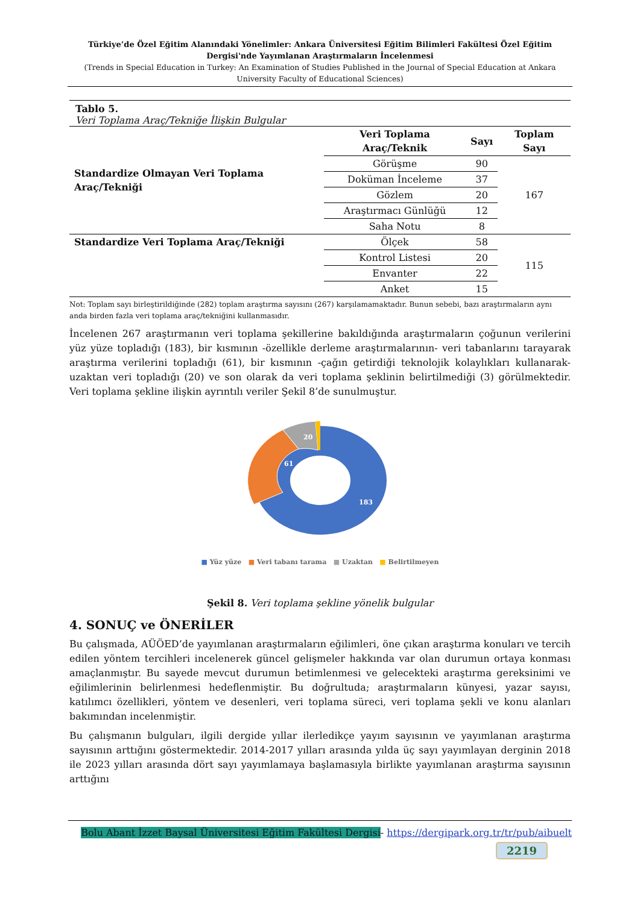Türkiye’de Özel Eğitim Alanındaki Yönelimler: Ankara Üniversitesi Eğitim Bilimleri Fakültesi Özel Eğitim Dergisi'nde Yayımlanan Araştırmaların İncelenmesi
(Trends in Special Education in Turkey: An Examination of Studies Published in the Journal of Special Education at Ankara University Faculty of Educational Sciences)
Tablo 5.
Veri Toplama Araç/Tekniğe İlişkin Bulgular
| Standardize Olmayan Veri Toplama Araç/Tekniği | Veri Toplama Araç/Teknik | Sayı | Toplam Sayı |
| --- | --- | --- | --- |
| | Görüşme | 90 | 167 |
| | Doküman İnceleme | 37 | |
| | Gözlem | 20 | |
| | Araştırmacı Günlüğü | 12 | |
| | Saha Notu | 8 | |
| Standardize Veri Toplama Araç/Tekniği | Ölçek | 58 | 115 |
| | Kontrol Listesi | 20 | |
| | Envanter | 22 | |
| | Anket | 15 | |
Not: Toplam sayı birleştirildiğinde (282) toplam araştırma sayısını (267) karşılamamaktadır. Bunun sebebi, bazı araştırmaların aynı anda birden fazla veri toplama araç/tekniğini kullanmasıdır.
İncelenen 267 araştırmanın veri toplama şekillerine bakıldığında araştırmaların çoğunun verilerini yüz yüze topladığı (183), bir kısmının -özellikle derleme araştırmalarının- veri tabanlarını tarayarak araştırma verilerini topladığı (61), bir kısmının -çağın getirdiği teknolojik kolaylıkları kullanarak- uzaktan veri topladığı (20) ve son olarak da veri toplama şeklinin belirtilmediği (3) görülmektedir. Veri toplama şekline ilişkin ayrıntılı veriler Şekil 8’de sunulmuştur.
61
20
183
■ Yüz yüze ■ Veri tabanı tarama ■ Uzaktan ■ Belirtilmeyen
Şekil 8. Veri toplama şekline yönelik bulgular
4. SONUÇ ve ÖNERİLER
Bu çalışmada, AÜÖED’de yayımlanan araştırmaların eğilimleri, öne çıkan araştırma konuları ve tercih edilen yöntem tercihleri incelenerek güncel gelişmeler hakkında var olan durumun ortaya konması amaçlanmıştır. Bu sayede mevcut durumun betimlenmesi ve gelecekteki araştırma gereksinimi ve eğilimlerinin belirlenmesi hedeflenmiştir. Bu doğrultuda; araştırmaların künyesi, yazar sayısı, katılımcı özellikleri, yöntem ve desenleri, veri toplama süreci, veri toplama şekli ve konu alanları bakımından incelenmiştir.
Bu çalışmanın bulguları, ilgili dergide yıllar ilerledikçe yayım sayısının ve yayımlanan araştırma sayısının arttığını göstermektedir. 2014-2017 yılları arasında yılda üç sayı yayımlayan derginin 2018 ile 2023 yılları arasında dört sayı yayımlamaya başlamasıyla birlikte yayımlanan araştırma sayısının arttığını
Bolu Abant İzzet Baysal Üniversitesi Eğitim Fakültesi Dergisi- https://dergipark.org.tr/tr/pub/aibuelt
2219